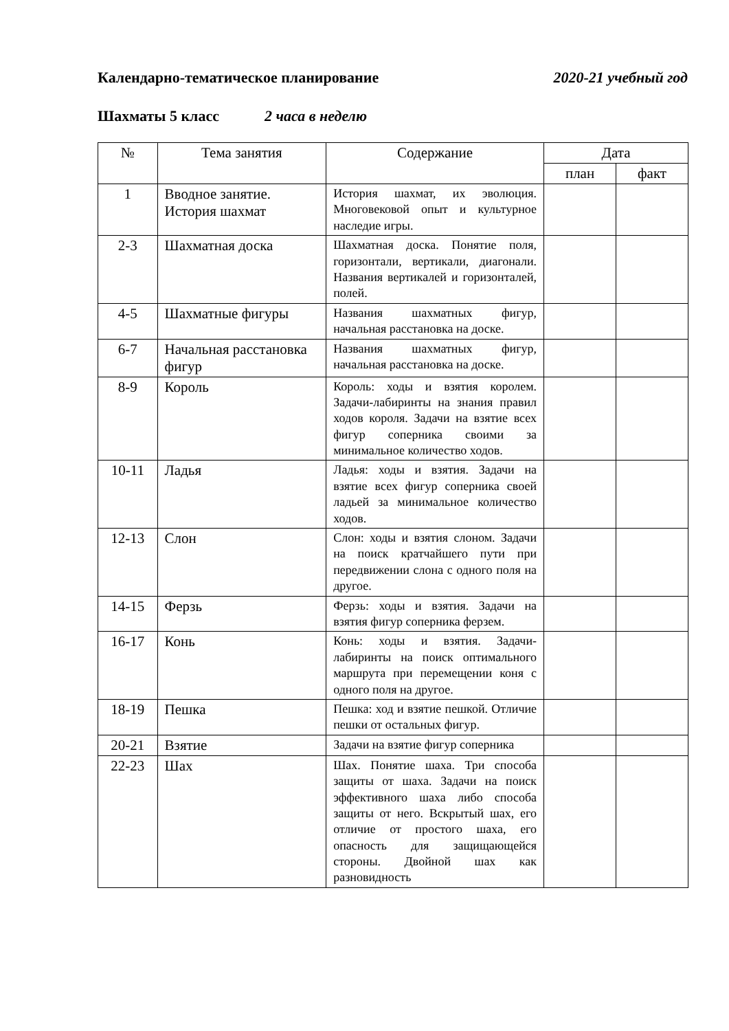Календарно-тематическое планирование 2020-21 учебный год
Шахматы 5 класс 2 часа в неделю
| № | Тема занятия | Содержание | Дата | |
| --- | --- | --- | --- | --- |
| | | | план | факт |
| 1 | Вводное занятие. История шахмат | История шахмат, их эволюция. Многовековой опыт и культурное наследие игры. | | |
| 2-3 | Шахматная доска | Шахматная доска. Понятие поля, горизонтали, вертикали, диагонали. Названия вертикалей и горизонталей, полей. | | |
| 4-5 | Шахматные фигуры | Названия шахматных фигур, начальная расстановка на доске. | | |
| 6-7 | Начальная расстановка фигур | Названия шахматных фигур, начальная расстановка на доске. | | |
| 8-9 | Король | Король: ходы и взятия королем. Задачи-лабиринты на знания правил ходов короля. Задачи на взятие всех фигур соперника своими за минимальное количество ходов. | | |
| 10-11 | Ладья | Ладья: ходы и взятия. Задачи на взятие всех фигур соперника своей ладьей за минимальное количество ходов. | | |
| 12-13 | Слон | Слон: ходы и взятия слоном. Задачи на поиск кратчайшего пути при передвижении слона с одного поля на другое. | | |
| 14-15 | Ферзь | Ферзь: ходы и взятия. Задачи на взятия фигур соперника ферзем. | | |
| 16-17 | Конь | Конь: ходы и взятия. Задачи-лабиринты на поиск оптимального маршрута при перемещении коня с одного поля на другое. | | |
| 18-19 | Пешка | Пешка: ход и взятие пешкой. Отличие пешки от остальных фигур. | | |
| 20-21 | Взятие | Задачи на взятие фигур соперника | | |
| 22-23 | Шах | Шах. Понятие шаха. Три способа защиты от шаха. Задачи на поиск эффективного шаха либо способа защиты от него. Вскрытый шах, его отличие от простого шаха, его опасность для защищающейся стороны. Двойной шах как разновидность | | |